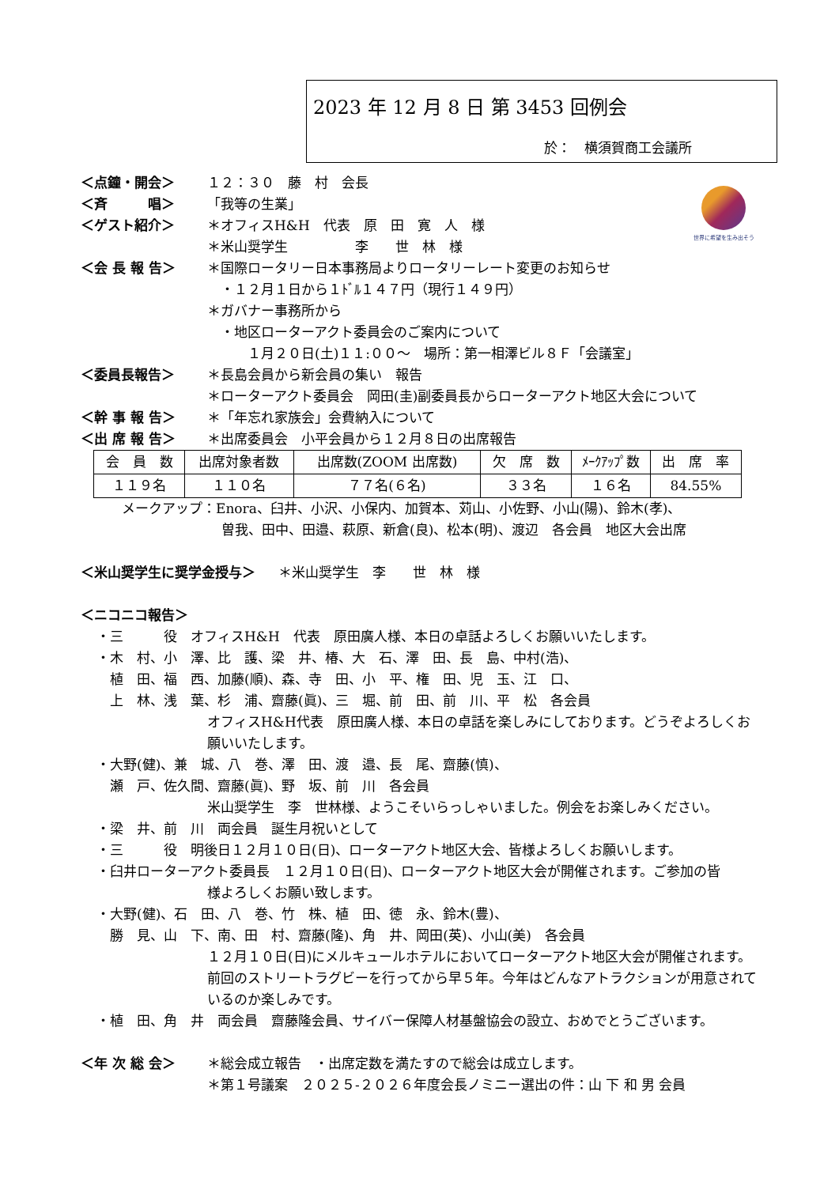2023 年 12 月 8 日 第 3453 回例会
於：　横須賀商工会議所
世界に希望を生み出そう
＜点鐘・開会＞ １２：３０　藤　村　会長
＜斉　　　唱＞ 「我等の生業」
＜ゲスト紹介＞ ＊オフィスH&H　代表　原　田　寛　人　様
＊米山奨学生　　　　　李　　世　林　様
＜会 長 報 告＞ ＊国際ロータリー日本事務局よりロータリーレート変更のお知らせ
　・１２月１日から１ﾄﾞﾙ１４７円（現行１４９円）
＊ガバナー事務所から
　・地区ローターアクト委員会のご案内について
　　　１月２０日(土)１１:００～　場所：第一相澤ビル８Ｆ「会議室」
＜委員長報告＞ ＊長島会員から新会員の集い　報告
＊ローターアクト委員会　岡田(圭)副委員長からローターアクト地区大会について
＜幹 事 報 告＞ ＊「年忘れ家族会」会費納入について
＜出 席 報 告＞ ＊出席委員会　小平会員から１２月８日の出席報告
| 会 員 数 | 出席対象者数 | 出席数(ZOOM 出席数) | 欠 席 数 | ﾒｰｸｱｯﾌﾟ数 | 出 席 率 |
| --- | --- | --- | --- | --- | --- |
| １１９名 | １１０名 | ７７名(６名) | ３３名 | １６名 | 84.55% |
メークアップ：Enora、臼井、小沢、小保内、加賀本、苅山、小佐野、小山(陽)、鈴木(孝)、
曽我、田中、田邉、萩原、新倉(良)、松本(明)、渡辺　各会員　地区大会出席
＜米山奨学生に奨学金授与＞ ＊米山奨学生　李　　世　林　様
＜ニコニコ報告＞
・三　　　役　オフィスH&H　代表　原田廣人様、本日の卓話よろしくお願いいたします。
・木　村、小　澤、比　護、梁　井、椿、大　石、澤　田、長　島、中村(浩)、
　植　田、福　西、加藤(順)、森、寺　田、小　平、権　田、児　玉、江　口、
　上　林、浅　葉、杉　浦、齋藤(眞)、三　堀、前　田、前　川、平　松　各会員
オフィスH&H代表　原田廣人様、本日の卓話を楽しみにしております。どうぞよろしくお願いいたします。
・大野(健)、兼　城、八　巻、澤　田、渡　邉、長　尾、齋藤(慎)、
　瀬　戸、佐久間、齋藤(眞)、野　坂、前　川　各会員
米山奨学生　李　世林様、ようこそいらっしゃいました。例会をお楽しみください。
・梁　井、前　川　両会員　誕生月祝いとして
・三　　　役　明後日１２月１０日(日)、ローターアクト地区大会、皆様よろしくお願いします。
・臼井ローターアクト委員長　１２月１０日(日)、ローターアクト地区大会が開催されます。ご参加の皆
様よろしくお願い致します。
・大野(健)、石　田、八　巻、竹　株、植　田、徳　永、鈴木(豊)、
　勝　見、山　下、南、田　村、齋藤(隆)、角　井、岡田(英)、小山(美)　各会員
１２月１０日(日)にメルキュールホテルにおいてローターアクト地区大会が開催されます。前回のストリートラグビーを行ってから早５年。今年はどんなアトラクションが用意されているのか楽しみです。
・植　田、角　井　両会員　齋藤隆会員、サイバー保障人材基盤協会の設立、おめでとうございます。
＜年 次 総 会＞ ＊総会成立報告　・出席定数を満たすので総会は成立します。
＊第１号議案　２０２５-２０２６年度会長ノミニー選出の件：山 下 和 男 会員